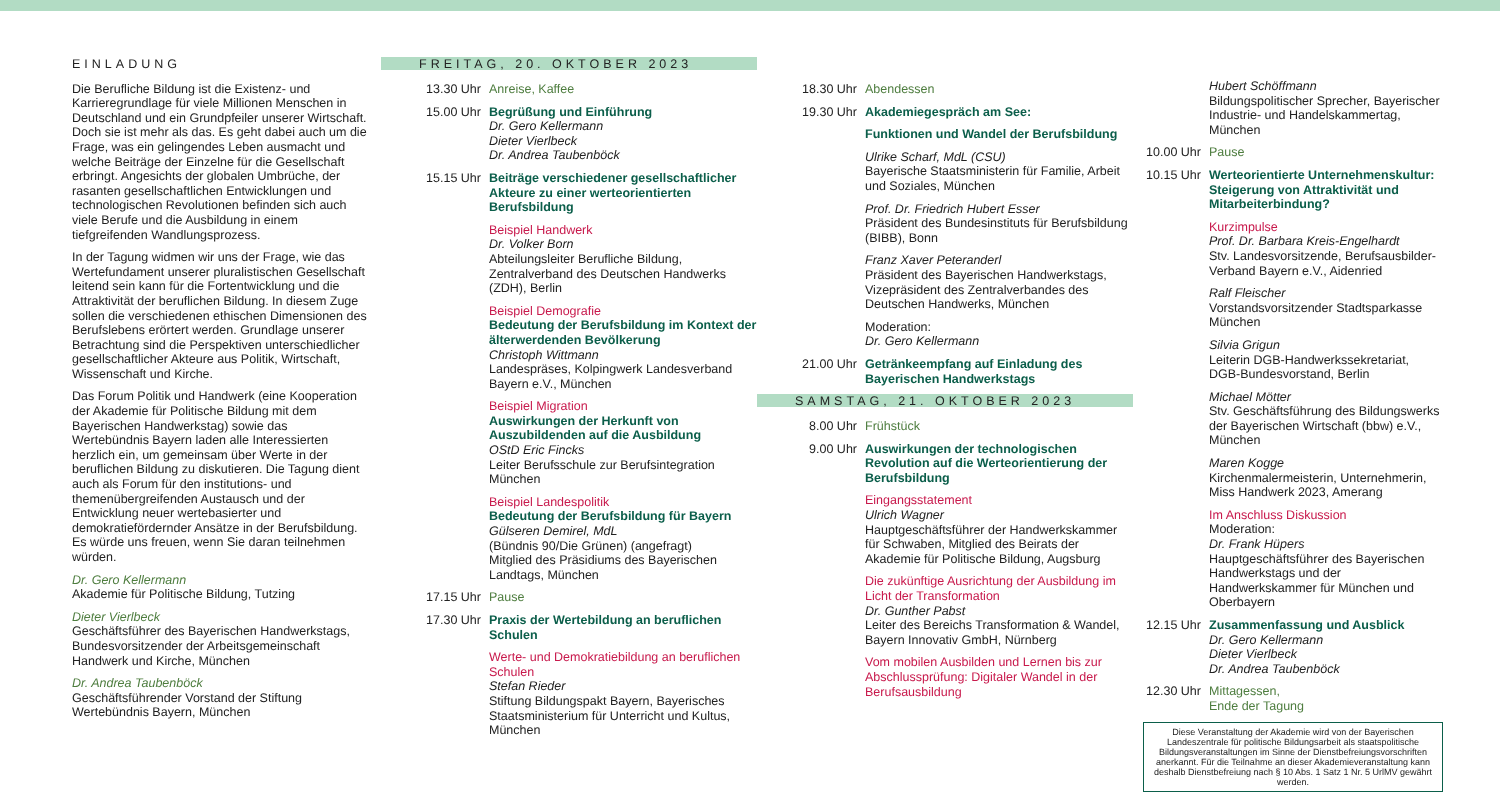EINLADUNG
Die Berufliche Bildung ist die Existenz- und Karrieregrundlage für viele Millionen Menschen in Deutschland und ein Grundpfeiler unserer Wirtschaft. Doch sie ist mehr als das. Es geht dabei auch um die Frage, was ein gelingendes Leben ausmacht und welche Beiträge der Einzelne für die Gesellschaft erbringt. Angesichts der globalen Umbrüche, der rasanten gesellschaftlichen Entwicklungen und technologischen Revolutionen befinden sich auch viele Berufe und die Ausbildung in einem tiefgreifenden Wandlungsprozess.
In der Tagung widmen wir uns der Frage, wie das Wertefundament unserer pluralistischen Gesellschaft leitend sein kann für die Fortentwicklung und die Attraktivität der beruflichen Bildung. In diesem Zuge sollen die verschiedenen ethischen Dimensionen des Berufslebens erörtert werden. Grundlage unserer Betrachtung sind die Perspektiven unterschiedlicher gesellschaftlicher Akteure aus Politik, Wirtschaft, Wissenschaft und Kirche.
Das Forum Politik und Handwerk (eine Kooperation der Akademie für Politische Bildung mit dem Bayerischen Handwerkstag) sowie das Wertebündnis Bayern laden alle Interessierten herzlich ein, um gemeinsam über Werte in der beruflichen Bildung zu diskutieren. Die Tagung dient auch als Forum für den institutions- und themenübergreifenden Austausch und der Entwicklung neuer wertebasierter und demokratiefördernder Ansätze in der Berufsbildung. Es würde uns freuen, wenn Sie daran teilnehmen würden.
Dr. Gero Kellermann
Akademie für Politische Bildung, Tutzing
Dieter Vierlbeck
Geschäftsführer des Bayerischen Handwerkstags, Bundesvorsitzender der Arbeitsgemeinschaft Handwerk und Kirche, München
Dr. Andrea Taubenböck
Geschäftsführender Vorstand der Stiftung Wertebündnis Bayern, München
FREITAG, 20. OKTOBER 2023
13.30 Uhr Anreise, Kaffee
15.00 Uhr Begrüßung und Einführung
Dr. Gero Kellermann
Dieter Vierlbeck
Dr. Andrea Taubenböck
15.15 Uhr Beiträge verschiedener gesellschaftlicher Akteure zu einer werteorientierten Berufsbildung
Beispiel Handwerk
Dr. Volker Born
Abteilungsleiter Berufliche Bildung, Zentralverband des Deutschen Handwerks (ZDH), Berlin
Beispiel Demografie
Bedeutung der Berufsbildung im Kontext der älterwerdenden Bevölkerung
Christoph Wittmann
Landespräses, Kolpingwerk Landesverband Bayern e.V., München
Beispiel Migration
Auswirkungen der Herkunft von Auszubildenden auf die Ausbildung
OStD Eric Fincks
Leiter Berufsschule zur Berufsintegration München
Beispiel Landespolitik
Bedeutung der Berufsbildung für Bayern
Gülseren Demirel, MdL
(Bündnis 90/Die Grünen) (angefragt)
Mitglied des Präsidiums des Bayerischen Landtags, München
17.15 Uhr Pause
17.30 Uhr Praxis der Wertebildung an beruflichen Schulen
Werte- und Demokratiebildung an beruflichen Schulen
Stefan Rieder
Stiftung Bildungspakt Bayern, Bayerisches Staatsministerium für Unterricht und Kultus, München
18.30 Uhr Abendessen
19.30 Uhr Akademiegespräch am See:
Funktionen und Wandel der Berufsbildung
Ulrike Scharf, MdL (CSU)
Bayerische Staatsministerin für Familie, Arbeit und Soziales, München
Prof. Dr. Friedrich Hubert Esser
Präsident des Bundesinstituts für Berufsbildung (BIBB), Bonn
Franz Xaver Peteranderl
Präsident des Bayerischen Handwerkstags, Vizepräsident des Zentralverbandes des Deutschen Handwerks, München
Moderation:
Dr. Gero Kellermann
21.00 Uhr Getränkeempfang auf Einladung des Bayerischen Handwerkstags
SAMSTAG, 21. OKTOBER 2023
8.00 Uhr Frühstück
9.00 Uhr Auswirkungen der technologischen Revolution auf die Werteorientierung der Berufsbildung
Eingangsstatement
Ulrich Wagner
Hauptgeschäftsführer der Handwerkskammer für Schwaben, Mitglied des Beirats der Akademie für Politische Bildung, Augsburg
Die zukünftige Ausrichtung der Ausbildung im Licht der Transformation
Dr. Gunther Pabst
Leiter des Bereichs Transformation & Wandel, Bayern Innovativ GmbH, Nürnberg
Vom mobilen Ausbilden und Lernen bis zur Abschlussprüfung: Digitaler Wandel in der Berufsausbildung
Hubert Schöffmann
Bildungspolitischer Sprecher, Bayerischer Industrie- und Handelskammertag, München
10.00 Uhr
Pause
10.15 Uhr
Werteorientierte Unternehmenskultur: Steigerung von Attraktivität und Mitarbeiterbindung?
Kurzimpulse
Prof. Dr. Barbara Kreis-Engelhardt
Stv. Landesvorsitzende, Berufsausbilder-Verband Bayern e.V., Aidenried
Ralf Fleischer
Vorstandsvorsitzender Stadtsparkasse München
Silvia Grigun
Leiterin DGB-Handwerkssekretariat, DGB-Bundesvorstand, Berlin
Michael Mötter
Stv. Geschäftsführung des Bildungswerks der Bayerischen Wirtschaft (bbw) e.V., München
Maren Kogge
Kirchenmalermeisterin, Unternehmerin, Miss Handwerk 2023, Amerang
Im Anschluss Diskussion
Moderation:
Dr. Frank Hüpers
Hauptgeschäftsführer des Bayerischen Handwerkstags und der Handwerkskammer für München und Oberbayern
12.15 Uhr
Zusammenfassung und Ausblick
Dr. Gero Kellermann
Dieter Vierlbeck
Dr. Andrea Taubenböck
12.30 Uhr
Mittagessen,
Ende der Tagung
Diese Veranstaltung der Akademie wird von der Bayerischen Landeszentrale für politische Bildungsarbeit als staatspolitische Bildungsveranstaltungen im Sinne der Dienstbefreiungsvorschriften anerkannt. Für die Teilnahme an dieser Akademieveranstaltung kann deshalb Dienstbefreiung nach § 10 Abs. 1 Satz 1 Nr. 5 UrlMV gewährt werden.